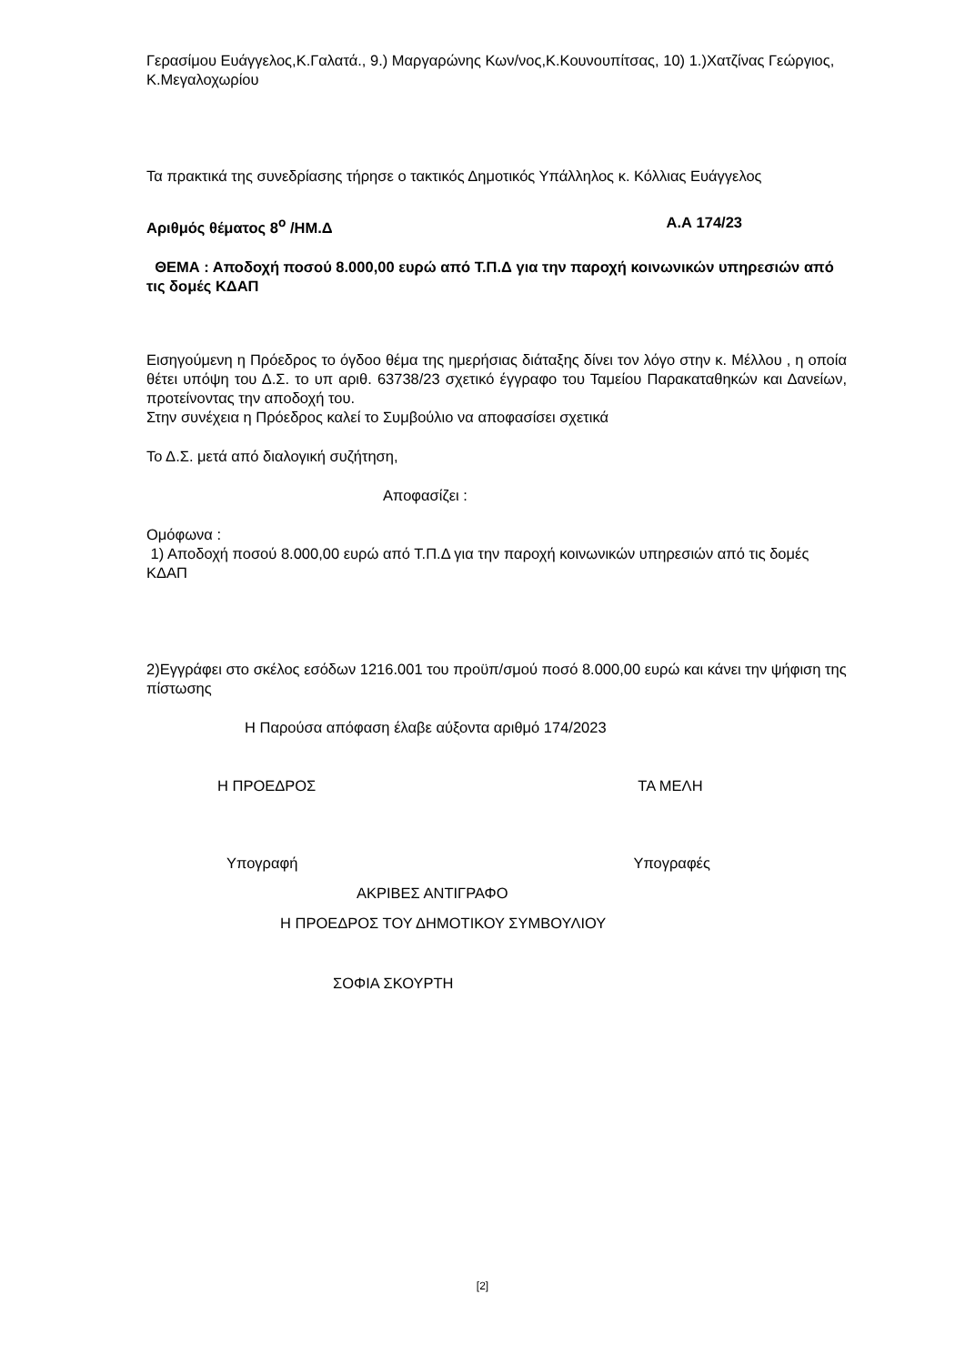Γερασίμου Ευάγγελος,Κ.Γαλατά., 9.) Μαργαρώνης Κων/νος,Κ.Κουνουπίτσας, 10) 1.)Χατζίνας Γεώργιος, Κ.Μεγαλοχωρίου
Τα πρακτικά της συνεδρίασης τήρησε ο τακτικός Δημοτικός Υπάλληλος κ. Κόλλιας Ευάγγελος
Αριθμός θέματος 8<sup>ο</sup> /ΗΜ.Δ Α.Α 174/23
ΘΕΜΑ : Αποδοχή ποσού 8.000,00 ευρώ από Τ.Π.Δ για την παροχή κοινωνικών υπηρεσιών από τις δομές ΚΔΑΠ
Εισηγούμενη η Πρόεδρος το όγδοο θέμα της ημερήσιας διάταξης δίνει τον λόγο στην κ. Μέλλου , η οποία θέτει υπόψη του Δ.Σ. το υπ αριθ. 63738/23 σχετικό έγγραφο του Ταμείου Παρακαταθηκών και Δανείων, προτείνοντας την αποδοχή του.
Στην συνέχεια η Πρόεδρος καλεί το Συμβούλιο να αποφασίσει σχετικά
Το Δ.Σ. μετά από διαλογική συζήτηση,
Αποφασίζει :
Ομόφωνα :
1) Αποδοχή ποσού 8.000,00 ευρώ από Τ.Π.Δ για την παροχή κοινωνικών υπηρεσιών από τις δομές ΚΔΑΠ
2)Εγγράφει στο σκέλος εσόδων 1216.001 του προϋπ/σμού ποσό 8.000,00 ευρώ και κάνει την ψήφιση της πίστωσης
Η Παρούσα απόφαση έλαβε αύξοντα αριθμό 174/2023
Η ΠΡΟΕΔΡΟΣ ΤΑ ΜΕΛΗ
Υπογραφή Υπογραφές
ΑΚΡΙΒΕΣ ΑΝΤΙΓΡΑΦΟ
Η ΠΡΟΕΔΡΟΣ ΤΟΥ ΔΗΜΟΤΙΚΟΥ ΣΥΜΒΟΥΛΙΟΥ
ΣΟΦΙΑ ΣΚΟΥΡΤΗ
[2]